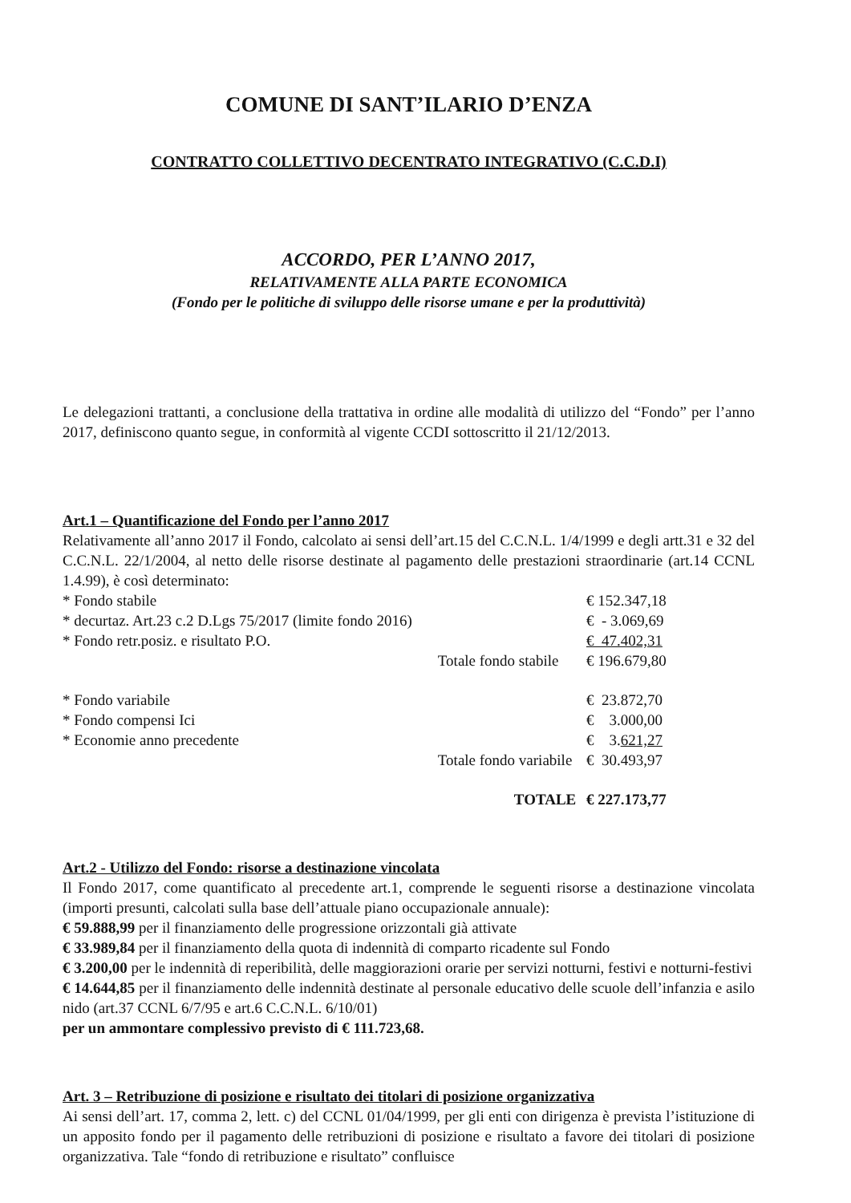COMUNE DI SANT’ILARIO D’ENZA
CONTRATTO COLLETTIVO DECENTRATO INTEGRATIVO (C.C.D.I)
ACCORDO, PER L’ANNO 2017,
RELATIVAMENTE ALLA PARTE ECONOMICA
(Fondo per le politiche di sviluppo delle risorse umane e per la produttività)
Le delegazioni trattanti, a conclusione della trattativa in ordine alle modalità di utilizzo del “Fondo” per l’anno 2017, definiscono quanto segue, in conformità al vigente CCDI sottoscritto il 21/12/2013.
Art.1 – Quantificazione del Fondo per l’anno 2017
Relativamente all’anno 2017 il Fondo, calcolato ai sensi dell’art.15 del C.C.N.L. 1/4/1999 e degli artt.31 e 32 del C.C.N.L. 22/1/2004, al netto delle risorse destinate al pagamento delle prestazioni straordinarie (art.14 CCNL 1.4.99), è così determinato:
| * Fondo stabile | | € 152.347,18 |
| * decurtaz. Art.23 c.2 D.Lgs 75/2017 (limite fondo 2016) | | € - 3.069,69 |
| * Fondo retr.posiz. e risultato P.O. | | € 47.402,31 |
| | Totale fondo stabile | € 196.679,80 |
| * Fondo variabile | | € 23.872,70 |
| * Fondo compensi Ici | | € 3.000,00 |
| * Economie anno precedente | | € 3. 621,27 |
| | Totale fondo variabile | € 30.493,97 |
| | TOTALE | € 227.173,77 |
Art.2 - Utilizzo del Fondo: risorse a destinazione vincolata
Il Fondo 2017, come quantificato al precedente art.1, comprende le seguenti risorse a destinazione vincolata (importi presunti, calcolati sulla base dell’attuale piano occupazionale annuale):
€ 59.888,99 per il finanziamento delle progressione orizzontali già attivate
€ 33.989,84 per il finanziamento della quota di indennità di comparto ricadente sul Fondo
€ 3.200,00 per le indennità di reperibilità, delle maggiorazioni orarie per servizi notturni, festivi e notturni-festivi
€ 14.644,85 per il finanziamento delle indennità destinate al personale educativo delle scuole dell’infanzia e asilo nido (art.37 CCNL 6/7/95 e art.6 C.C.N.L. 6/10/01)
per un ammontare complessivo previsto di € 111.723,68.
Art. 3 – Retribuzione di posizione e risultato dei titolari di posizione organizzativa
Ai sensi dell’art. 17, comma 2, lett. c) del CCNL 01/04/1999, per gli enti con dirigenza è prevista l’istituzione di un apposito fondo per il pagamento delle retribuzioni di posizione e risultato a favore dei titolari di posizione organizzativa. Tale “fondo di retribuzione e risultato” confluisce